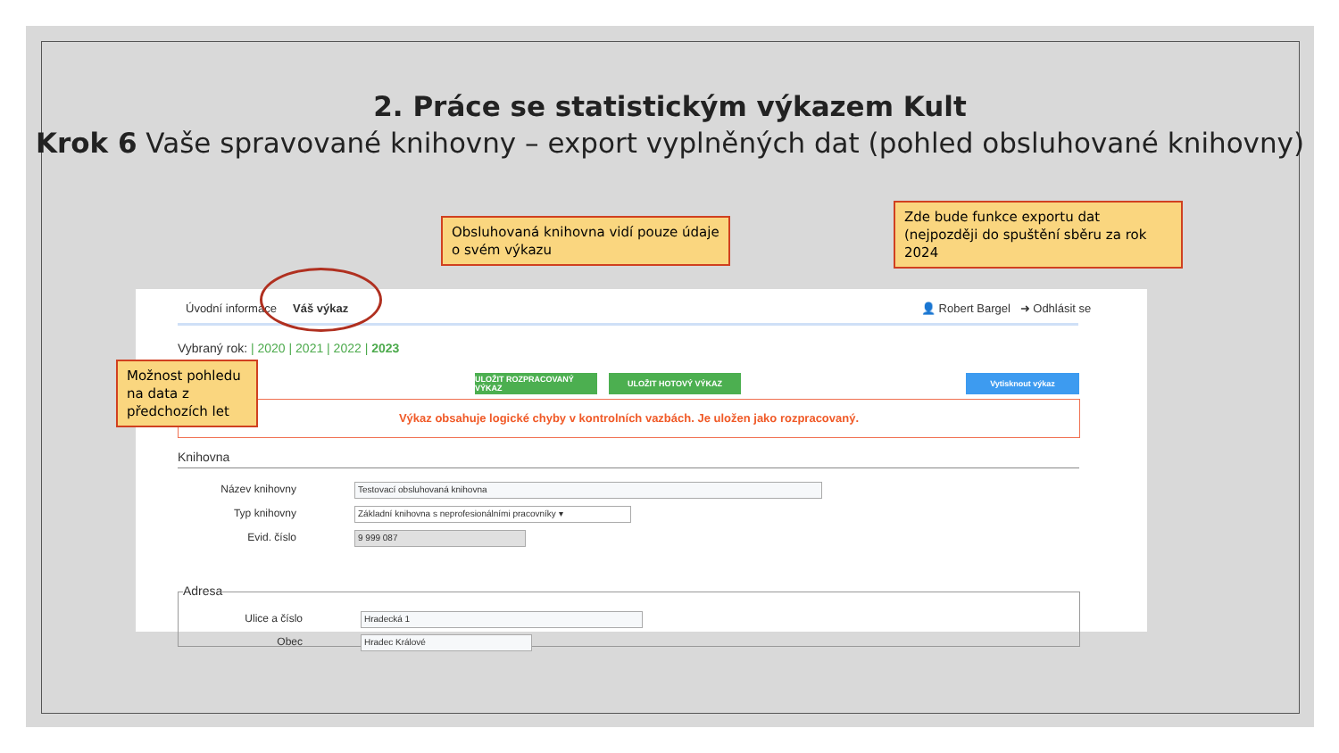2. Práce se statistickým výkazem Kult
Krok 6 Vaše spravované knihovny – export vyplněných dat (pohled obsluhované knihovny)
Obsluhovaná knihovna vidí pouze údaje o svém výkazu
Zde bude funkce exportu dat (nejpozději do spuštění sběru za rok 2024
Úvodní informace Váš výkaz
👤 Robert Bargel ➜ Odhlásit se
Vybraný rok: | 2020 | 2021 | 2022 | 2023
ULOŽIT ROZPRACOVANÝ VÝKAZ ULOŽIT HOTOVÝ VÝKAZ Vytisknout výkaz
Výkaz obsahuje logické chyby v kontrolních vazbách. Je uložen jako rozpracovaný.
Knihovna
Název knihovny Testovací obsluhovaná knihovna
Typ knihovny Základní knihovna s neprofesionálními pracovníky ▾
Evid. číslo 9 999 087
Adresa
Ulice a číslo Hradecká 1
Obec Hradec Králové
Možnost pohledu na data z předchozích let